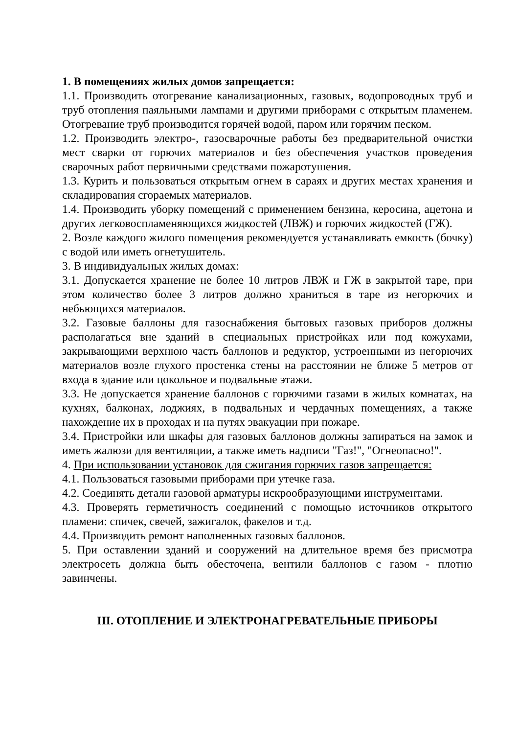1. В помещениях жилых домов запрещается:
1.1. Производить отогревание канализационных, газовых, водопроводных труб и труб отопления паяльными лампами и другими приборами с открытым пламенем. Отогревание труб производится горячей водой, паром или горячим песком.
1.2. Производить электро-, газосварочные работы без предварительной очистки мест сварки от горючих материалов и без обеспечения участков проведения сварочных работ первичными средствами пожаротушения.
1.3. Курить и пользоваться открытым огнем в сараях и других местах хранения и складирования сгораемых материалов.
1.4. Производить уборку помещений с применением бензина, керосина, ацетона и других легковоспламеняющихся жидкостей (ЛВЖ) и горючих жидкостей (ГЖ).
2. Возле каждого жилого помещения рекомендуется устанавливать емкость (бочку) с водой или иметь огнетушитель.
3. В индивидуальных жилых домах:
3.1. Допускается хранение не более 10 литров ЛВЖ и ГЖ в закрытой таре, при этом количество более 3 литров должно храниться в таре из негорючих и небьющихся материалов.
3.2. Газовые баллоны для газоснабжения бытовых газовых приборов должны располагаться вне зданий в специальных пристройках или под кожухами, закрывающими верхнюю часть баллонов и редуктор, устроенными из негорючих материалов возле глухого простенка стены на расстоянии не ближе 5 метров от входа в здание или цокольное и подвальные этажи.
3.3. Не допускается хранение баллонов с горючими газами в жилых комнатах, на кухнях, балконах, лоджиях, в подвальных и чердачных помещениях, а также нахождение их в проходах и на путях эвакуации при пожаре.
3.4. Пристройки или шкафы для газовых баллонов должны запираться на замок и иметь жалюзи для вентиляции, а также иметь надписи "Газ!", "Огнеопасно!".
4. При использовании установок для сжигания горючих газов запрещается:
4.1. Пользоваться газовыми приборами при утечке газа.
4.2. Соединять детали газовой арматуры искрообразующими инструментами.
4.3. Проверять герметичность соединений с помощью источников открытого пламени: спичек, свечей, зажигалок, факелов и т.д.
4.4. Производить ремонт наполненных газовых баллонов.
5. При оставлении зданий и сооружений на длительное время без присмотра электросеть должна быть обесточена, вентили баллонов с газом - плотно завинчены.
III. ОТОПЛЕНИЕ И ЭЛЕКТРОНАГРЕВАТЕЛЬНЫЕ ПРИБОРЫ